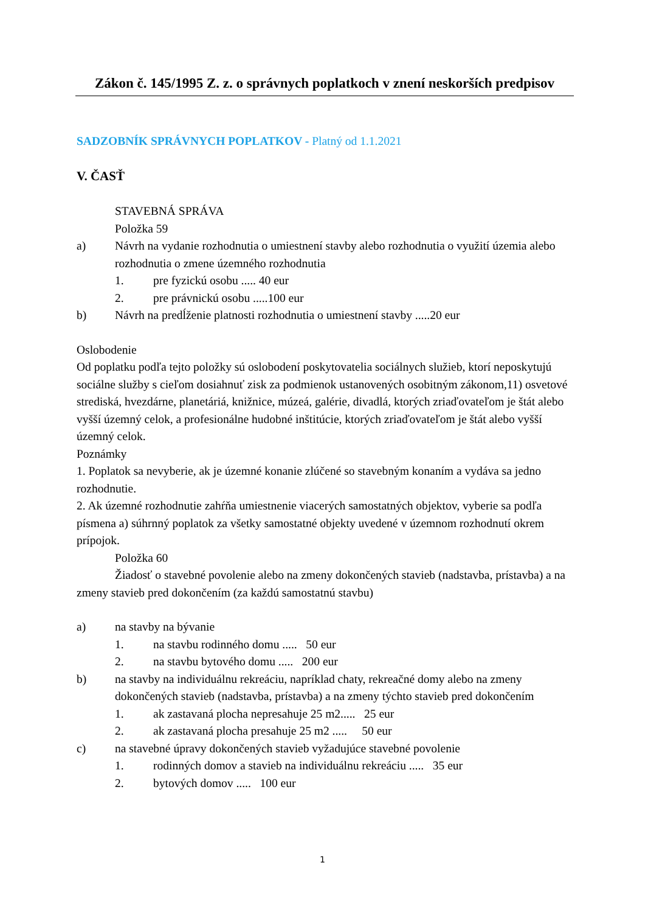Zákon č. 145/1995 Z. z. o správnych poplatkoch v znení neskorších predpisov
SADZOBNÍK SPRÁVNYCH POPLATKOV - Platný od 1.1.2021
V. ČASŤ
STAVEBNÁ SPRÁVA
Položka 59
a) Návrh na vydanie rozhodnutia o umiestnení stavby alebo rozhodnutia o využití územia alebo rozhodnutia o zmene územného rozhodnutia
1. pre fyzickú osobu ..... 40 eur
2. pre právnickú osobu .....100 eur
b) Návrh na predĺženie platnosti rozhodnutia o umiestnení stavby .....20 eur
Oslobodenie
Od poplatku podľa tejto položky sú oslobodení poskytovatelia sociálnych služieb, ktorí neposkytujú sociálne služby s cieľom dosiahnuť zisk za podmienok ustanovených osobitným zákonom,11) osvetové strediská, hvezdárne, planetáriá, knižnice, múzeá, galérie, divadlá, ktorých zriaďovateľom je štát alebo vyšší územný celok, a profesionálne hudobné inštitúcie, ktorých zriaďovateľom je štát alebo vyšší územný celok.
Poznámky
1. Poplatok sa nevyberie, ak je územné konanie zlúčené so stavebným konaním a vydáva sa jedno rozhodnutie.
2. Ak územné rozhodnutie zahŕňa umiestnenie viacerých samostatných objektov, vyberie sa podľa písmena a) súhrnný poplatok za všetky samostatné objekty uvedené v územnom rozhodnutí okrem prípojok.
Položka 60
Žiadosť o stavebné povolenie alebo na zmeny dokončených stavieb (nadstavba, prístavba) a na zmeny stavieb pred dokončením (za každú samostatnú stavbu)
a) na stavby na bývanie
1. na stavbu rodinného domu ..... 50 eur
2. na stavbu bytového domu ..... 200 eur
b) na stavby na individuálnu rekreáciu, napríklad chaty, rekreačné domy alebo na zmeny dokončených stavieb (nadstavba, prístavba) a na zmeny týchto stavieb pred dokončením
1. ak zastavaná plocha nepresahuje 25 m2..... 25 eur
2. ak zastavaná plocha presahuje 25 m2 ..... 50 eur
c) na stavebné úpravy dokončených stavieb vyžadujúce stavebné povolenie
1. rodinných domov a stavieb na individuálnu rekreáciu ..... 35 eur
2. bytových domov ..... 100 eur
1